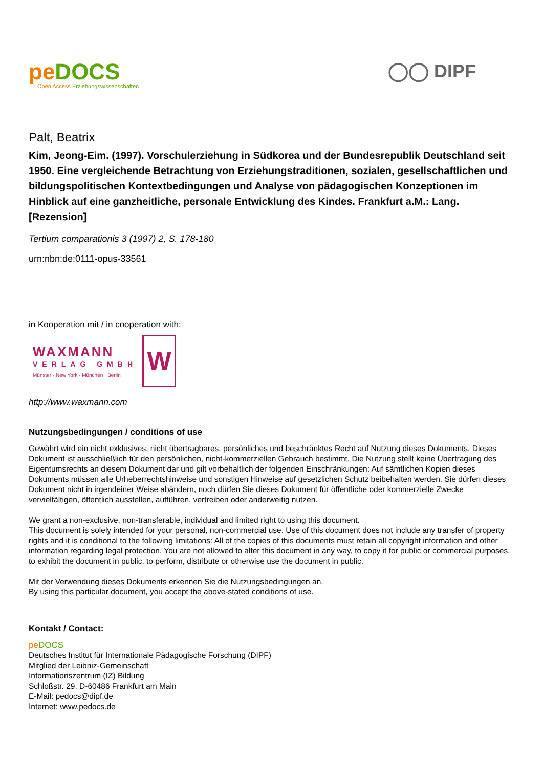pe DOCS
Open Access Erziehungswissenschaften
◯◯ DIPF
Palt, Beatrix
Kim, Jeong-Eim. (1997). Vorschulerziehung in Südkorea und der Bundesrepublik Deutschland seit 1950. Eine vergleichende Betrachtung von Erziehungstraditionen, sozialen, gesellschaftlichen und bildungspolitischen Kontextbedingungen und Analyse von pädagogischen Konzeptionen im Hinblick auf eine ganzheitliche, personale Entwicklung des Kindes. Frankfurt a.M.: Lang. [Rezension]
Tertium comparationis 3 (1997) 2, S. 178-180
urn:nbn:de:0111-opus-33561
in Kooperation mit / in cooperation with:
WAXMANN
VERLAG GMBH
Münster · New York · München · Berlin
W
http://www.waxmann.com
Nutzungsbedingungen / conditions of use
Gewährt wird ein nicht exklusives, nicht übertragbares, persönliches und beschränktes Recht auf Nutzung dieses Dokuments. Dieses Dokument ist ausschließlich für den persönlichen, nicht-kommerziellen Gebrauch bestimmt. Die Nutzung stellt keine Übertragung des Eigentumsrechts an diesem Dokument dar und gilt vorbehaltlich der folgenden Einschränkungen: Auf sämtlichen Kopien dieses Dokuments müssen alle Urheberrechtshinweise und sonstigen Hinweise auf gesetzlichen Schutz beibehalten werden. Sie dürfen dieses Dokument nicht in irgendeiner Weise abändern, noch dürfen Sie dieses Dokument für öffentliche oder kommerzielle Zwecke vervielfältigen, öffentlich ausstellen, aufführen, vertreiben oder anderweitig nutzen.
We grant a non-exclusive, non-transferable, individual and limited right to using this document.
This document is solely intended for your personal, non-commercial use. Use of this document does not include any transfer of property rights and it is conditional to the following limitations: All of the copies of this documents must retain all copyright information and other information regarding legal protection. You are not allowed to alter this document in any way, to copy it for public or commercial purposes, to exhibit the document in public, to perform, distribute or otherwise use the document in public.
Mit der Verwendung dieses Dokuments erkennen Sie die Nutzungsbedingungen an.
By using this particular document, you accept the above-stated conditions of use.
Kontakt / Contact:
pe DOCS
Deutsches Institut für Internationale Pädagogische Forschung (DIPF)
Mitglied der Leibniz-Gemeinschaft
Informationszentrum (IZ) Bildung
Schloßstr. 29, D-60486 Frankfurt am Main
E-Mail: pedocs@dipf.de
Internet: www.pedocs.de